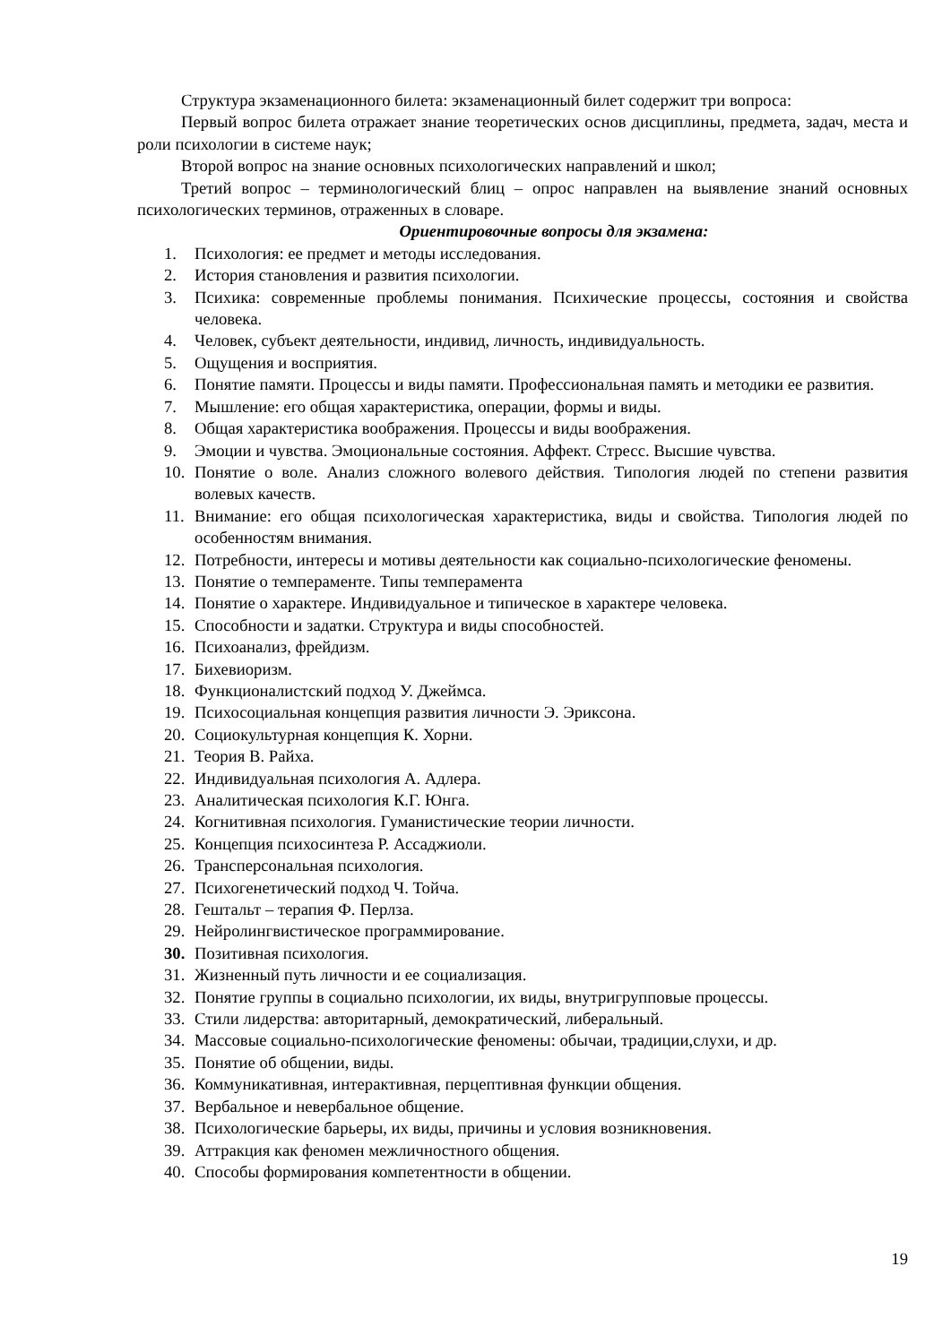Структура экзаменационного билета: экзаменационный билет содержит три вопроса:
Первый вопрос билета отражает знание теоретических основ дисциплины, предмета, задач, места и роли психологии в системе наук;
Второй вопрос на знание основных психологических направлений и школ;
Третий вопрос – терминологический блиц – опрос направлен на выявление знаний основных психологических терминов, отраженных в словаре.
Ориентировочные вопросы для экзамена:
1. Психология: ее предмет и методы исследования.
2. История становления и развития психологии.
3. Психика: современные проблемы понимания. Психические процессы, состояния и свойства человека.
4. Человек, субъект деятельности, индивид, личность, индивидуальность.
5. Ощущения и восприятия.
6. Понятие памяти. Процессы и виды памяти. Профессиональная память и методики ее развития.
7. Мышление: его общая характеристика, операции, формы и виды.
8. Общая характеристика воображения. Процессы и виды воображения.
9. Эмоции и чувства. Эмоциональные состояния. Аффект. Стресс. Высшие чувства.
10. Понятие о воле. Анализ сложного волевого действия. Типология людей по степени развития волевых качеств.
11. Внимание: его общая психологическая характеристика, виды и свойства. Типология людей по особенностям внимания.
12. Потребности, интересы и мотивы деятельности как социально-психологические феномены.
13. Понятие о темпераменте. Типы темперамента
14. Понятие о характере. Индивидуальное и типическое в характере человека.
15. Способности и задатки. Структура и виды способностей.
16. Психоанализ, фрейдизм.
17. Бихевиоризм.
18. Функционалистский подход У. Джеймса.
19. Психосоциальная концепция развития личности Э. Эриксона.
20. Социокультурная концепция К. Хорни.
21. Теория В. Райха.
22. Индивидуальная психология А. Адлера.
23. Аналитическая психология К.Г. Юнга.
24. Когнитивная психология. Гуманистические теории личности.
25. Концепция психосинтеза Р. Ассаджиоли.
26. Трансперсональная психология.
27. Психогенетический подход Ч. Тойча.
28. Гештальт – терапия Ф. Перлза.
29. Нейролингвистическое программирование.
30. Позитивная психология.
31. Жизненный путь личности и ее социализация.
32. Понятие группы в социально психологии, их виды, внутригрупповые процессы.
33. Стили лидерства: авторитарный, демократический, либеральный.
34. Массовые социально-психологические феномены: обычаи, традиции,слухи, и др.
35. Понятие об общении, виды.
36. Коммуникативная, интерактивная, перцептивная функции общения.
37. Вербальное и невербальное общение.
38. Психологические барьеры, их виды, причины и условия возникновения.
39. Аттракция как феномен межличностного общения.
40. Способы формирования компетентности в общении.
19